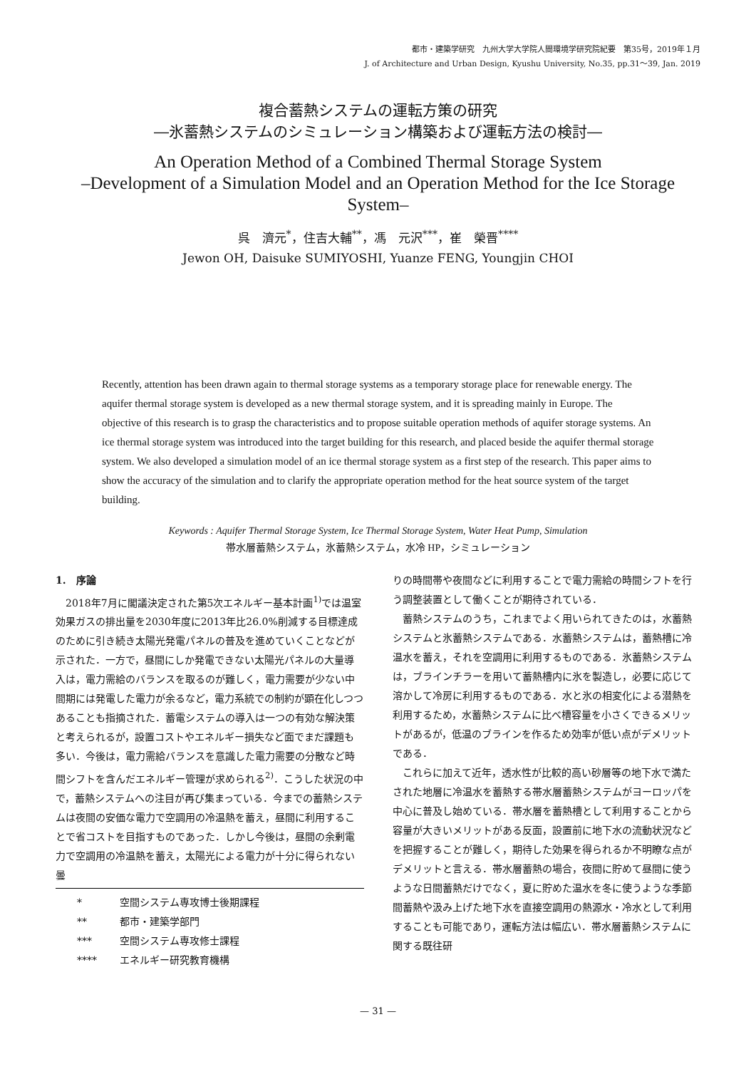都市・建築学研究　九州大学大学院人間環境学研究院紀要　第35号，2019年１月
J. of Architecture and Urban Design, Kyushu University, No.35, pp.31～39, Jan. 2019
複合蓄熱システムの運転方策の研究
―氷蓄熱システムのシミュレーション構築および運転方法の検討―
An Operation Method of a Combined Thermal Storage System
–Development of a Simulation Model and an Operation Method for the Ice Storage System–
呉　濟元<sup>*</sup>，住吉大輔<sup>**</sup>，馮　元沢<sup>***</sup>，崔　榮晋<sup>****</sup>
Jewon OH, Daisuke SUMIYOSHI, Yuanze FENG, Youngjin CHOI
Recently, attention has been drawn again to thermal storage systems as a temporary storage place for renewable energy. The aquifer thermal storage system is developed as a new thermal storage system, and it is spreading mainly in Europe. The objective of this research is to grasp the characteristics and to propose suitable operation methods of aquifer storage systems. An ice thermal storage system was introduced into the target building for this research, and placed beside the aquifer thermal storage system. We also developed a simulation model of an ice thermal storage system as a first step of the research. This paper aims to show the accuracy of the simulation and to clarify the appropriate operation method for the heat source system of the target building.
Keywords : Aquifer Thermal Storage System, Ice Thermal Storage System, Water Heat Pump, Simulation
帯水層蓄熱システム，氷蓄熱システム，水冷 HP，シミュレーション
1.　序論
2018年7月に閣議決定された第5次エネルギー基本計画<sup>1)</sup>では温室効果ガスの排出量を2030年度に2013年比26.0%削減する目標達成のために引き続き太陽光発電パネルの普及を進めていくことなどが示された．一方で，昼間にしか発電できない太陽光パネルの大量導入は，電力需給のバランスを取るのが難しく，電力需要が少ない中間期には発電した電力が余るなど，電力系統での制約が顕在化しつつあることも指摘された．蓄電システムの導入は一つの有効な解決策と考えられるが，設置コストやエネルギー損失など面でまだ課題も多い．今後は，電力需給バランスを意識した電力需要の分散など時間シフトを含んだエネルギー管理が求められる<sup>2)</sup>．こうした状況の中で，蓄熱システムへの注目が再び集まっている．今までの蓄熱システムは夜間の安価な電力で空調用の冷温熱を蓄え，昼間に利用することで省コストを目指すものであった．しかし今後は，昼間の余剰電力で空調用の冷温熱を蓄え，太陽光による電力が十分に得られない曇
* 空間システム専攻博士後期課程
** 都市・建築学部門
*** 空間システム専攻修士課程
**** エネルギー研究教育機構
りの時間帯や夜間などに利用することで電力需給の時間シフトを行う調整装置として働くことが期待されている．
蓄熱システムのうち，これまでよく用いられてきたのは，水蓄熱システムと氷蓄熱システムである．水蓄熱システムは，蓄熱槽に冷温水を蓄え，それを空調用に利用するものである．氷蓄熱システムは，ブラインチラーを用いて蓄熱槽内に氷を製造し，必要に応じて溶かして冷房に利用するものである．水と氷の相変化による潜熱を利用するため，水蓄熱システムに比べ槽容量を小さくできるメリットがあるが，低温のブラインを作るため効率が低い点がデメリットである．
これらに加えて近年，透水性が比較的高い砂層等の地下水で満たされた地層に冷温水を蓄熱する帯水層蓄熱システムがヨーロッパを中心に普及し始めている．帯水層を蓄熱槽として利用することから容量が大きいメリットがある反面，設置前に地下水の流動状況などを把握することが難しく，期待した効果を得られるか不明瞭な点がデメリットと言える．帯水層蓄熱の場合，夜間に貯めて昼間に使うような日間蓄熱だけでなく，夏に貯めた温水を冬に使うような季節間蓄熱や汲み上げた地下水を直接空調用の熱源水・冷水として利用することも可能であり，運転方法は幅広い．帯水層蓄熱システムに関する既往研
— 31 —